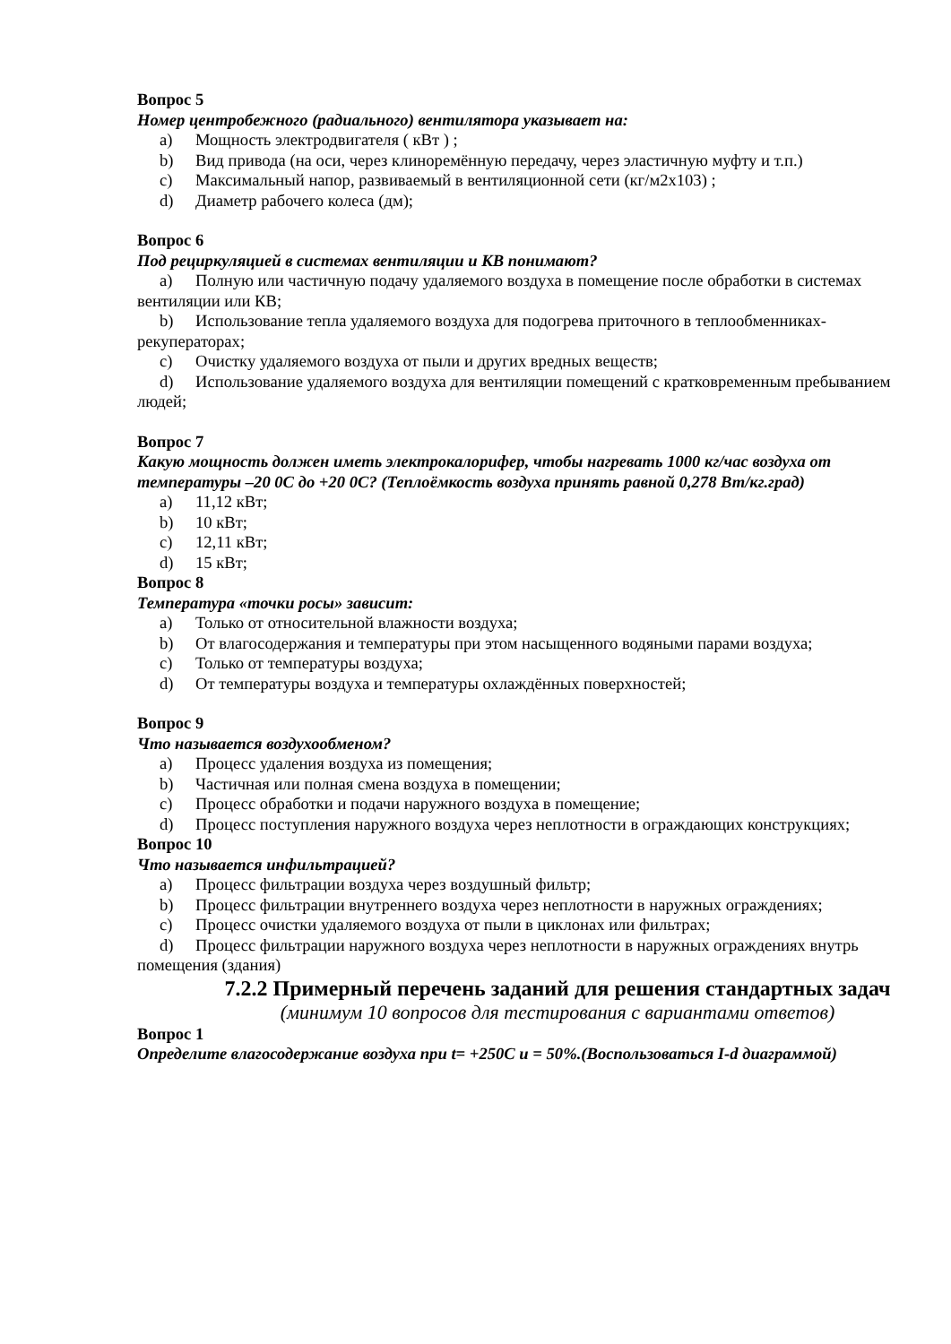Вопрос 5
Номер центробежного (радиального) вентилятора указывает на:
a) Мощность электродвигателя ( кВт ) ;
b) Вид привода (на оси, через клиноремённую передачу, через эластичную муфту и т.п.)
c) Максимальный напор, развиваемый в вентиляционной сети (кг/м2х103) ;
d) Диаметр рабочего колеса (дм);
Вопрос 6
Под рециркуляцией в системах вентиляции и КВ понимают?
a) Полную или частичную подачу удаляемого воздуха в помещение после обработки в системах вентиляции или КВ;
b) Использование тепла удаляемого воздуха для подогрева приточного в теплообменниках-рекуператорах;
c) Очистку удаляемого воздуха от пыли и других вредных веществ;
d) Использование удаляемого воздуха для вентиляции помещений с кратковременным пребыванием людей;
Вопрос 7
Какую мощность должен иметь электрокалорифер, чтобы нагревать 1000 кг/час воздуха от температуры –20 0С до +20 0С? (Теплоёмкость воздуха принять равной 0,278 Вт/кг.град)
a) 11,12 кВт;
b) 10 кВт;
c) 12,11 кВт;
d) 15 кВт;
Вопрос 8
Температура «точки росы» зависит:
a) Только от относительной влажности воздуха;
b) От влагосодержания и температуры при этом насыщенного водяными парами воздуха;
c) Только от температуры воздуха;
d) От температуры воздуха и температуры охлаждённых поверхностей;
Вопрос 9
Что называется воздухообменом?
a) Процесс удаления воздуха из помещения;
b) Частичная или полная смена воздуха в помещении;
c) Процесс обработки и подачи наружного воздуха в помещение;
d) Процесс поступления наружного воздуха через неплотности в ограждающих конструкциях;
Вопрос 10
Что называется инфильтрацией?
a) Процесс фильтрации воздуха через воздушный фильтр;
b) Процесс фильтрации внутреннего воздуха через неплотности в наружных ограждениях;
c) Процесс очистки удаляемого воздуха от пыли в циклонах или фильтрах;
d) Процесс фильтрации наружного воздуха через неплотности в наружных ограждениях внутрь помещения (здания)
7.2.2 Примерный перечень заданий для решения стандартных задач
(минимум 10 вопросов для тестирования с вариантами ответов)
Вопрос 1
Определите влагосодержание воздуха при t= +250С и = 50%.(Воспользоваться I-d диаграммой)